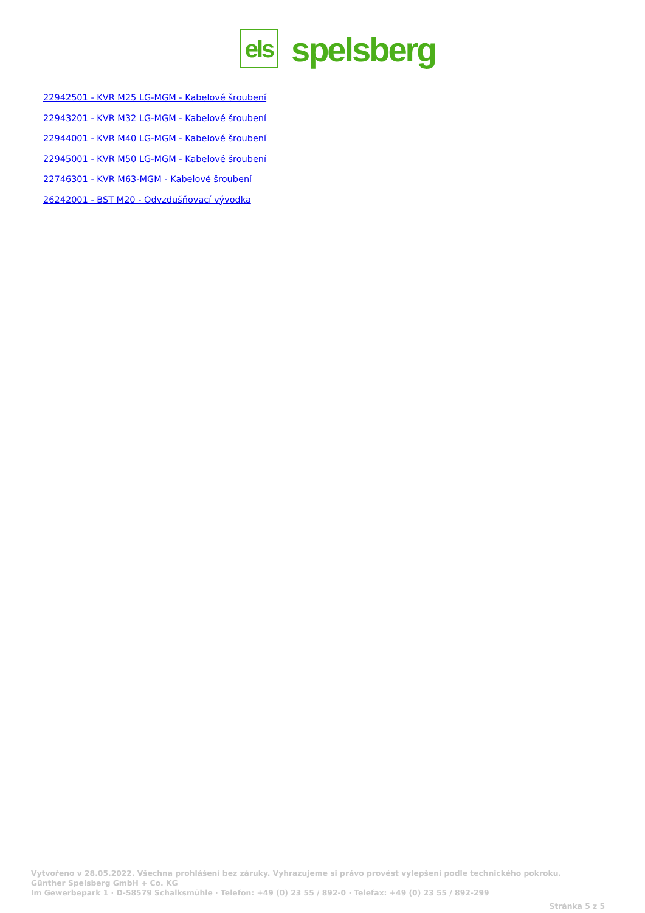els
spelsberg
22942501 - KVR M25 LG-MGM - Kabelové šroubení
22943201 - KVR M32 LG-MGM - Kabelové šroubení
22944001 - KVR M40 LG-MGM - Kabelové šroubení
22945001 - KVR M50 LG-MGM - Kabelové šroubení
22746301 - KVR M63-MGM - Kabelové šroubení
26242001 - BST M20 - Odvzdušňovací vývodka
Vytvořeno v 28.05.2022. Všechna prohlášení bez záruky. Vyhrazujeme si právo provést vylepšení podle technického pokroku.
Günther Spelsberg GmbH + Co. KG
Im Gewerbepark 1 · D-58579 Schalksmühle · Telefon: +49 (0) 23 55 / 892-0 · Telefax: +49 (0) 23 55 / 892-299
Stránka 5 z 5